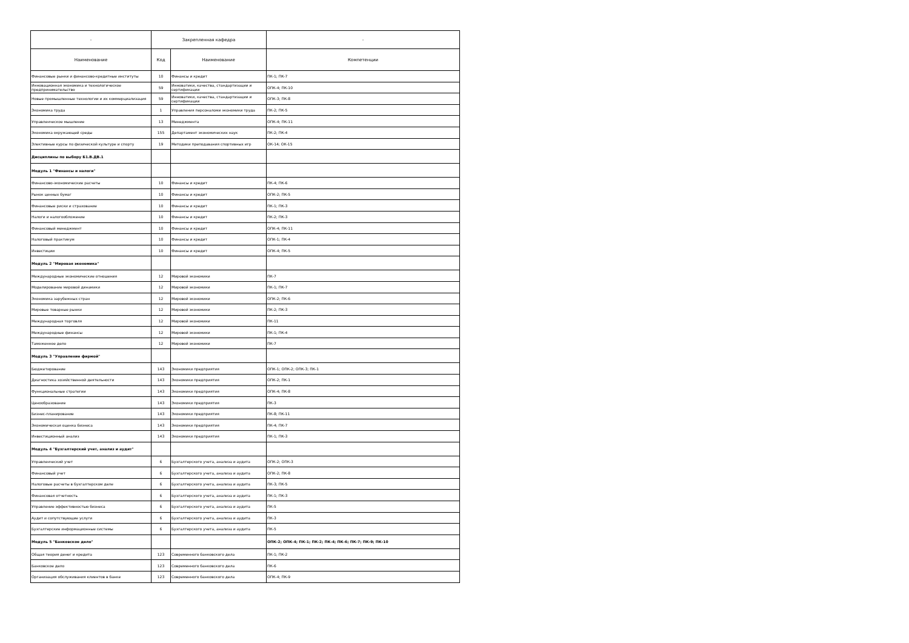| - | Закрепленная кафедра | | - |
| --- | --- | --- | --- |
| Наименование | Код | Наименование | Компетенции |
| Финансовые рынки и финансово-кредитные институты | 10 | Финансы и кредит | ПК-1; ПК-7 |
| Инновационная экономика и технологическое предпринимательство | 59 | Инноватики, качества, стандартизации и сертификации | ОПК-4; ПК-10 |
| Новые промышленные технологии и их коммерциализация | 59 | Инноватики, качества, стандартизации и сертификации | ОПК-3; ПК-8 |
| Экономика труда | 1 | Управления персоналоми экономики труда | ПК-2; ПК-5 |
| Управленческое мышление | 13 | Менеджмента | ОПК-4; ПК-11 |
| Экономика окружающей среды | 155 | Департамент экономических наук | ПК-2; ПК-4 |
| Элективные курсы по физической культуре и спорту | 19 | Методики преподавания спортивных игр | ОК-14; ОК-15 |
| Дисциплины по выбору Б1.В.ДВ.1 | | | |
| Модуль 1 "Финансы и налоги" | | | |
| Финансово-экономические расчеты | 10 | Финансы и кредит | ПК-4; ПК-6 |
| Рынок ценных бумаг | 10 | Финансы и кредит | ОПК-2; ПК-5 |
| Финансовые риски и страхование | 10 | Финансы и кредит | ПК-1; ПК-3 |
| Налоги и налогообложение | 10 | Финансы и кредит | ПК-2; ПК-3 |
| Финансовый менеджмент | 10 | Финансы и кредит | ОПК-4; ПК-11 |
| Налоговый практикум | 10 | Финансы и кредит | ОПК-1; ПК-4 |
| Инвестиции | 10 | Финансы и кредит | ОПК-4; ПК-5 |
| Модуль 2 "Мировая экономика" | | | |
| Международные экономические отношения | 12 | Мировой экономики | ПК-7 |
| Моделирование мировой динамики | 12 | Мировой экономики | ПК-1; ПК-7 |
| Экономика зарубежных стран | 12 | Мировой экономики | ОПК-2; ПК-6 |
| Мировые товарные рынки | 12 | Мировой экономики | ПК-2; ПК-3 |
| Международная торговля | 12 | Мировой экономики | ПК-11 |
| Международные финансы | 12 | Мировой экономики | ПК-1; ПК-4 |
| Таможенное дело | 12 | Мировой экономики | ПК-7 |
| Модуль 3 "Управление фирмой" | | | |
| Бюджетирование | 143 | Экономики предприятия | ОПК-1; ОПК-2; ОПК-3; ПК-1 |
| Диагностика хозяйственной деятельности | 143 | Экономики предприятия | ОПК-2; ПК-1 |
| Функциональные стратегии | 143 | Экономики предприятия | ОПК-4; ПК-8 |
| Ценообразование | 143 | Экономики предприятия | ПК-3 |
| Бизнес-планирование | 143 | Экономики предприятия | ПК-8; ПК-11 |
| Экономическая оценка бизнеса | 143 | Экономики предприятия | ПК-4; ПК-7 |
| Инвестиционный анализ | 143 | Экономики предприятия | ПК-1; ПК-3 |
| Модуль 4 "Бухгалтерский учет, анализ и аудит" | | | |
| Управленческий учет | 6 | Бухгалтерского учета, анализа и аудита | ОПК-2; ОПК-3 |
| Финансовый учет | 6 | Бухгалтерского учета, анализа и аудита | ОПК-2; ПК-8 |
| Налоговые расчеты в бухгалтерском деле | 6 | Бухгалтерского учета, анализа и аудита | ПК-3; ПК-5 |
| Финансовая отчетность | 6 | Бухгалтерского учета, анализа и аудита | ПК-1; ПК-3 |
| Управление эффективностью бизнеса | 6 | Бухгалтерского учета, анализа и аудита | ПК-5 |
| Аудит и сопутствующие услуги | 6 | Бухгалтерского учета, анализа и аудита | ПК-3 |
| Бухгалтерские информационные системы | 6 | Бухгалтерского учета, анализа и аудита | ПК-5 |
| Модуль 5 "Банковское дело" | | | ОПК-2; ОПК-4; ПК-1; ПК-2; ПК-4; ПК-6; ПК-7; ПК-9; ПК-10 |
| Общая теория денег и кредита | 123 | Современного банковского дела | ПК-1; ПК-2 |
| Банковское дело | 123 | Современного банковского дела | ПК-6 |
| Организация обслуживания клиентов в банке | 123 | Современного банковского дела | ОПК-4; ПК-9 |